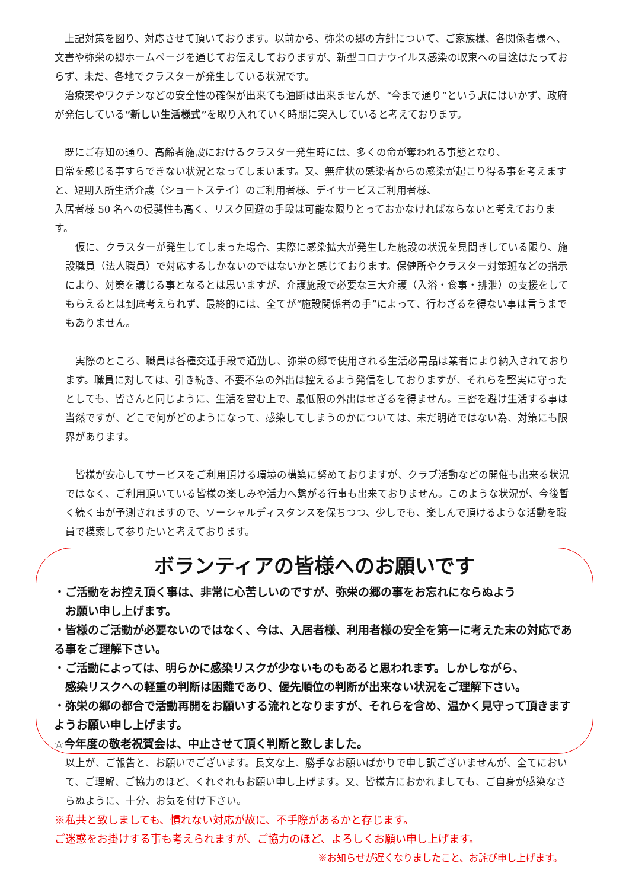上記対策を図り、対応させて頂いております。以前から、弥栄の郷の方針について、ご家族様、各関係者様へ、文書や弥栄の郷ホームページを通じてお伝えしておりますが、新型コロナウイルス感染の収束への目途はたっておらず、未だ、各地でクラスターが発生している状況です。
　治療薬やワクチンなどの安全性の確保が出来ても油断は出来ませんが、“今まで通り”という訳にはいかず、政府が発信している“新しい生活様式”を取り入れていく時期に突入していると考えております。
　既にご存知の通り、高齢者施設におけるクラスター発生時には、多くの命が奪われる事態となり、
日常を感じる事すらできない状況となってしまいます。又、無症状の感染者からの感染が起こり得る事を考えますと、短期入所生活介護（ショートステイ）のご利用者様、デイサービスご利用者様、
入居者様 50 名への侵襲性も高く、リスク回避の手段は可能な限りとっておかなければならないと考えております。
　仮に、クラスターが発生してしまった場合、実際に感染拡大が発生した施設の状況を見聞きしている限り、施設職員（法人職員）で対応するしかないのではないかと感じております。保健所やクラスター対策班などの指示により、対策を講じる事となるとは思いますが、介護施設で必要な三大介護（入浴・食事・排泄）の支援をしてもらえるとは到底考えられず、最終的には、全てが“施設関係者の手”によって、行わざるを得ない事は言うまでもありません。
　実際のところ、職員は各種交通手段で通勤し、弥栄の郷で使用される生活必需品は業者により納入されております。職員に対しては、引き続き、不要不急の外出は控えるよう発信をしておりますが、それらを堅実に守ったとしても、皆さんと同じように、生活を営む上で、最低限の外出はせざるを得ません。三密を避け生活する事は当然ですが、どこで何がどのようになって、感染してしまうのかについては、未だ明確ではない為、対策にも限界があります。
　皆様が安心してサービスをご利用頂ける環境の構築に努めておりますが、クラブ活動などの開催も出来る状況ではなく、ご利用頂いている皆様の楽しみや活力へ繋がる行事も出来ておりません。このような状況が、今後暫く続く事が予測されますので、ソーシャルディスタンスを保ちつつ、少しでも、楽しんで頂けるような活動を職員で模索して参りたいと考えております。
ボランティアの皆様へのお願いです
・ご活動をお控え頂く事は、非常に心苦しいのですが、弥栄の郷の事をお忘れにならぬよう
　お願い申し上げます。
・皆様のご活動が必要ないのではなく、今は、入居者様、利用者様の安全を第一に考えた末の対応である事をご理解下さい。
・ご活動によっては、明らかに感染リスクが少ないものもあると思われます。しかしながら、
　感染リスクへの軽重の判断は困難であり、優先順位の判断が出来ない状況をご理解下さい。
・弥栄の郷の都合で活動再開をお願いする流れとなりますが、それらを含め、温かく見守って頂きますようお願い申し上げます。
☆今年度の敬老祝賀会は、中止させて頂く判断と致しました。
以上が、ご報告と、お願いでございます。長文な上、勝手なお願いばかりで申し訳ございませんが、全てにおいて、ご理解、ご協力のほど、くれぐれもお願い申し上げます。又、皆様方におかれましても、ご自身が感染なさらぬように、十分、お気を付け下さい。
※私共と致しましても、慣れない対応が故に、不手際があるかと存じます。
ご迷惑をお掛けする事も考えられますが、ご協力のほど、よろしくお願い申し上げます。
※お知らせが遅くなりましたこと、お詫び申し上げます。